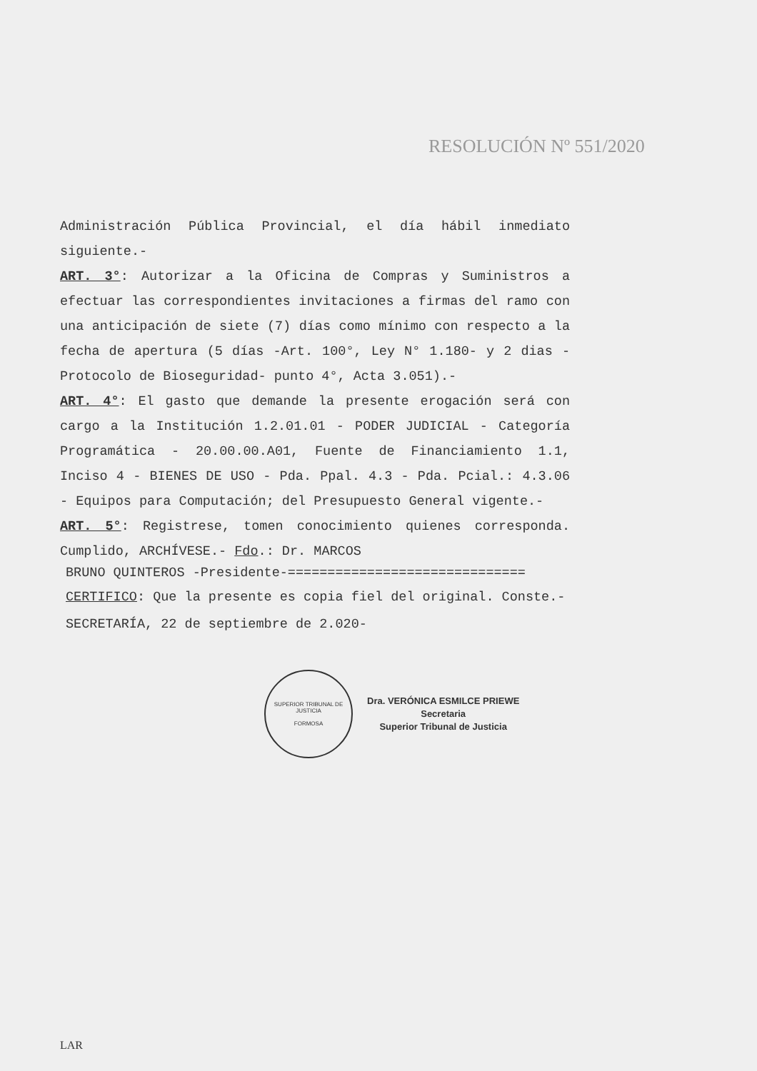RESOLUCIÓN Nº 551/2020
Administración Pública Provincial, el día hábil inmediato siguiente.-
ART. 3°: Autorizar a la Oficina de Compras y Suministros a efectuar las correspondientes invitaciones a firmas del ramo con una anticipación de siete (7) días como mínimo con respecto a la fecha de apertura (5 días -Art. 100°, Ley N° 1.180- y 2 dias -Protocolo de Bioseguridad- punto 4°, Acta 3.051).-
ART. 4°: El gasto que demande la presente erogación será con cargo a la Institución 1.2.01.01 - PODER JUDICIAL - Categoría Programática - 20.00.00.A01, Fuente de Financiamiento 1.1, Inciso 4 - BIENES DE USO - Pda. Ppal. 4.3 - Pda. Pcial.: 4.3.06 - Equipos para Computación; del Presupuesto General vigente.-
ART. 5°: Registrese, tomen conocimiento quienes corresponda. Cumplido, ARCHÍVESE.- Fdo.: Dr. MARCOS
BRUNO QUINTEROS -Presidente-==============================
CERTIFICO: Que la presente es copia fiel del original. Conste.-
SECRETARÍA, 22 de septiembre de 2.020-
SUPERIOR TRIBUNAL DE JUSTICIA
FORMOSA
Dra. VERÓNICA ESMILCE PRIEWE
Secretaria
Superior Tribunal de Justicia
LAR